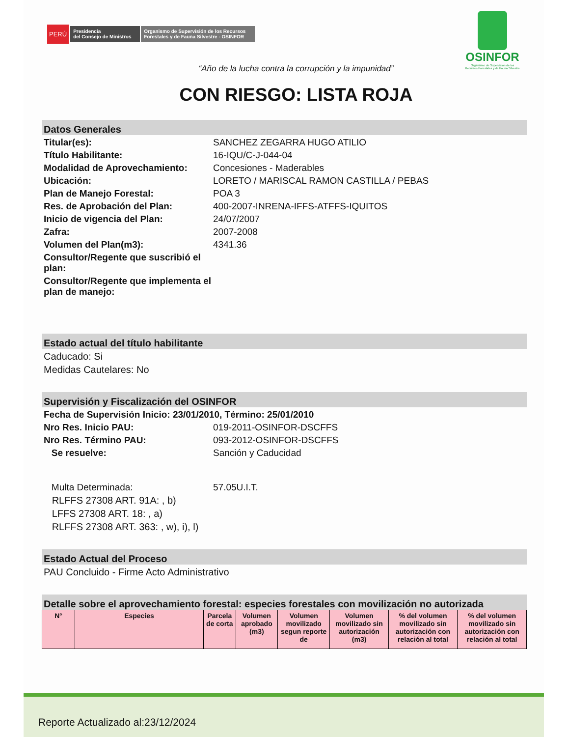PERÚ Presidencia
del Consejo de Ministros Organismo de Supervisión de los Recursos
Forestales y de Fauna Silvestre - OSINFOR
OSINFOR
Organismo de Supervisión de los
Recursos Forestales y de Fauna Silvestre
“Año de la lucha contra la corrupción y la impunidad”
CON RIESGO: LISTA ROJA
Datos Generales
Titular(es): SANCHEZ ZEGARRA HUGO ATILIO
Título Habilitante: 16-IQU/C-J-044-04
Modalidad de Aprovechamiento: Concesiones - Maderables
Ubicación: LORETO / MARISCAL RAMON CASTILLA / PEBAS
Plan de Manejo Forestal: POA 3
Res. de Aprobación del Plan: 400-2007-INRENA-IFFS-ATFFS-IQUITOS
Inicio de vigencia del Plan: 24/07/2007
Zafra: 2007-2008
Volumen del Plan(m3): 4341.36
Consultor/Regente que suscribió el plan:
Consultor/Regente que implementa el plan de manejo:
Estado actual del título habilitante
Caducado: Si
Medidas Cautelares: No
Supervisión y Fiscalización del OSINFOR
Fecha de Supervisión Inicio: 23/01/2010, Término: 25/01/2010
Nro Res. Inicio PAU: 019-2011-OSINFOR-DSCFFS
Nro Res. Término PAU: 093-2012-OSINFOR-DSCFFS
Se resuelve: Sanción y Caducidad
Multa Determinada: 57.05U.I.T.
RLFFS 27308 ART. 91A: , b)
LFFS 27308 ART. 18: , a)
RLFFS 27308 ART. 363: , w), i), l)
Estado Actual del Proceso
PAU Concluido - Firme Acto Administrativo
Detalle sobre el aprovechamiento forestal: especies forestales con movilización no autorizada
| N° | Especies | Parcela de corta | Volumen aprobado (m3) | Volumen movilizado segun reporte de | Volumen movilizado sin autorización (m3) | % del volumen movilizado sin autorización con relación al total | % del volumen movilizado sin autorización con relación al total |
| --- | --- | --- | --- | --- | --- | --- | --- |
Reporte Actualizado al:23/12/2024